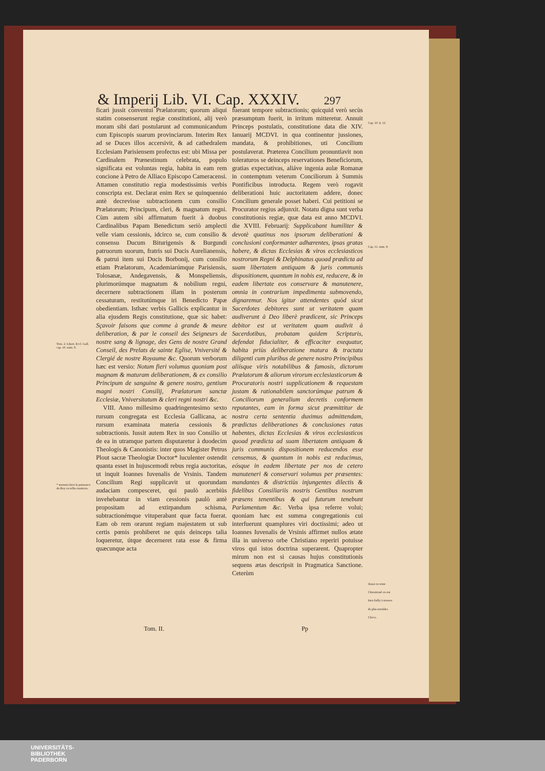& Imperij Lib. VI. Cap. XXXIV. 297
Tom. 2. Libert. Eccl. Gall. cap. 10. num. 9.
* monstra bien la puissance du Roy en telles matieres.
ficari jussit conventui Prælatorum; quorum aliqui statim consenserunt regiæ constitutioni, alij verò moram sibi dari postularunt ad communicandum cum Episcopis suarum provinciarum. Interim Rex ad se Duces illos accersivit, & ad cathedralem Ecclesiam Parisiensem profectus est: ubi Missa per Cardinalem Prænestinum celebrata, populo significata est voluntas regia, habita in eam rem concione à Petro de Alliaco Episcopo Cameracensi. Attamen constitutio regia modestissimis verbis conscripta est. Declarat enim Rex se quinquennio antè decrevisse subtractionem cum consilio Prælatorum; Principum, cleri, & magnatum regni. Cùm autem sibi affirmatum fuerit à duobus Cardinalibus Papam Benedictum seriò amplecti velle viam cessionis, idcirco se, cum consilio & consensu Ducum Biturigensis & Burgundi patruorum suorum, fratris sui Ducis Aurelianensis, & patrui item sui Ducis Borbonij, cum consilio etiam Prælatorum, Academiarúmque Parisiensis, Tolosanæ, Andegavensis, & Monspeliensis, plurimorúmque magnatum & nobilium regni, decernere subtractionem illam in posterum cessaturam, restitutúmque iri Benedicto Papæ obedientiam. Isthæc verbis Gallicis explicantur in alia ejusdem Regis constitutione, quæ sic habet: Sçavoir faisons que comme à grande & meure deliberation, & par le conseil des Seigneurs de nostre sang & lignage, des Gens de nostre Grand Conseil, des Prelats de sainte Eglise, Vniversité & Clergié de nostre Royaume &c. Quorum verborum hæc est versio: Notum fieri volumus quoniam post magnam & maturam deliberationem, & ex consilio Principum de sanguine & genere nostro, gentium magni nostri Consilij, Prælatorum sanctæ Ecclesiæ, Vniversitatum & cleri regni nostri &c.
VIII. Anno millesimo quadringentesimo sexto rursum congregata est Ecclesia Gallicana, ac rursum examinata materia cessionis & subtractionis. Iussit autem Rex in suo Consilio ut de ea in utramque partem disputaretur à duodecim Theologis & Canonistis: inter quos Magister Petrus Plout sacræ Theologiæ Doctor* luculenter ostendit quanta esset in hujuscemodi rebus regia auctoritas, ut inquit Ioannes Iuvenalis de Vrsinis. Tandem Concilium Regi supplicavit ut quorundam audaciam compesceret, qui paulò acerbiùs invehebantur in viam cessionis paulò antè propositam ad extirpandum schisma, subtractionémque vituperabant quæ facta fuerat. Eam ob rem orarunt regiam majestatem ut sub certis pœnis prohiberet ne quis deinceps talia loqueretur, útque decerneret rata esse & firma quæcunque acta
fuerant tempore subtractionis; quicquid verò secùs præsumptum fuerit, in irritum mitteretur. Annuit Princeps postulatis, constitutione data die XIV. Ianuarij MCDVI. in qua continentur jussiones, mandata, & prohibitiones, uti Concilium postulaverat. Præterea Concilium pronuntiavit non toleraturos se deinceps reservationes Beneficiorum, gratias expectativas, aliáve ingenia aulæ Romanæ in contemptum veterum Conciliorum à Summis Pontificibus introducta. Regem verò rogavit deliberationi huic auctoritatem addere, donec Concilium generale posset haberi. Cui petitioni se Procurator regius adjunxit. Notatu digna sunt verba constitutionis regiæ, quæ data est anno MCDVI. die XVIII. Februarij: Supplicabant humiliter & devotè quatinus nos ipsorum deliberationi & conclusioni conformanter adhærentes, ipsas gratas habere, & dictas Ecclesias & viros ecclesiasticos nostrorum Regni & Delphinatus quoad prædicta ad suam libertatem antiquam & juris communis dispositionem, quantum in nobis est, reducere, & in eadem libertate eos conservare & manutenere, omnia in contrarium impedimenta submovendo, dignaremur. Nos igitur attendentes quòd sicut Sacerdotes debitores sunt ut veritatem quam audiverunt à Deo liberè prædicent, sic Princeps debitor est ut veritatem quam audivit à Sacerdotibus, probatam quidem Scripturis, defendat fiducialiter, & efficaciter exequatur, habita priùs deliberatione matura & tractatu diligenti cum pluribus de genere nostro Principibus aliísque viris notabilibus & famosis, dictorum Prælatorum & aliorum virorum ecclesiasticorum & Procuratoris nostri supplicationem & requestam justam & rationabilem sanctorúmque patrum & Conciliorum generalium decretis conformem reputantes, eam in forma sicut præmittitur de nostra certa sententia duximus admittendam, prædictas deliberationes & conclusiones ratas habentes, dictas Ecclesias & viros ecclesiasticos quoad prædicta ad suam libertatem antiquam & juris communis dispositionem reducendos esse censemus, & quantum in nobis est reducimus, eósque in eadem libertate per nos de cetero manuteneri & conservari volumus per præsentes: mandantes & districtiùs injungentes dilectis & fidelibus Consiliariis nostris Gentibus nostrum præsens tenentibus & qui futurum tenebunt Parlamentum &c. Verba ipsa referre volui; quoniam hæc est summa congregationis cui interfuerunt quamplures viri doctissimi; adeo ut Ioannes Iuvenalis de Vrsinis affirmet nullos ætate illa in universo orbe Christiano reperiri potuisse viros qui istos doctrina superarent. Quapropter mirum non est si causas hujus constitutionis sequens ætas descripsit in Pragmatica Sanctione. Ceterùm
Cap. 10. §. 12.
Cap. 11. num. 9.
Aussi en toute Chrestienté en eut bien failly à trouver de plus notables Clercs.
Tom. II. Pp
UNIVERSITÄTS-
BIBLIOTHEK
PADERBORN